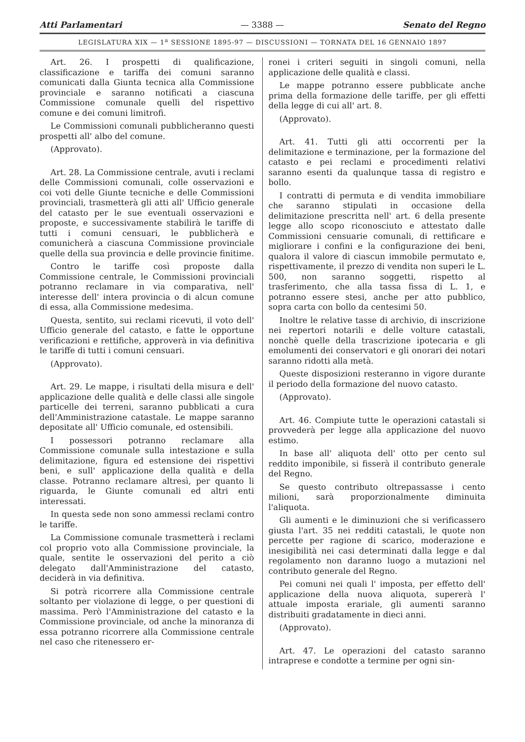Atti Parlamentari — 3388 — Senato del Regno
LEGISLATURA XIX — 1<sup>a</sup> SESSIONE 1895-97 — DISCUSSIONI — TORNATA DEL 16 GENNAIO 1897
Art. 26. I prospetti di qualificazione, classificazione e tariffa dei comuni saranno comunicati dalla Giunta tecnica alla Commissione provinciale e saranno notificati a ciascuna Commissione comunale quelli del rispettivo comune e dei comuni limitrofi.
Le Commissioni comunali pubblicheranno questi prospetti all' albo del comune.
(Approvato).
Art. 28. La Commissione centrale, avuti i reclami delle Commissioni comunali, colle osservazioni e coi voti delle Giunte tecniche e delle Commissioni provinciali, trasmetterà gli atti all' Ufficio generale del catasto per le sue eventuali osservazioni e proposte, e successivamente stabilirà le tariffe di tutti i comuni censuari, le pubblicherà e comunicherà a ciascuna Commissione provinciale quelle della sua provincia e delle provincie finitime.
Contro le tariffe così proposte dalla Commissione centrale, le Commissioni provinciali potranno reclamare in via comparativa, nell' interesse dell' intera provincia o di alcun comune di essa, alla Commissione medesima.
Questa, sentito, sui reclami ricevuti, il voto dell' Ufficio generale del catasto, e fatte le opportune verificazioni e rettifiche, approverà in via definitiva le tariffe di tutti i comuni censuari.
(Approvato).
Art. 29. Le mappe, i risultati della misura e dell' applicazione delle qualità e delle classi alle singole particelle dei terreni, saranno pubblicati a cura dell'Amministrazione catastale. Le mappe saranno depositate all' Ufficio comunale, ed ostensibili.
I possessori potranno reclamare alla Commissione comunale sulla intestazione e sulla delimitazione, figura ed estensione dei rispettivi beni, e sull' applicazione della qualità e della classe. Potranno reclamare altresì, per quanto li riguarda, le Giunte comunali ed altri enti interessati.
In questa sede non sono ammessi reclami contro le tariffe.
La Commissione comunale trasmetterà i reclami col proprio voto alla Commissione provinciale, la quale, sentite le osservazioni del perito a ciò delegato dall'Amministrazione del catasto, deciderà in via definitiva.
Si potrà ricorrere alla Commissione centrale soltanto per violazione di legge, o per questioni di massima. Però l'Amministrazione del catasto e la Commissione provinciale, od anche la minoranza di essa potranno ricorrere alla Commissione centrale nel caso che ritenessero er-
ronei i criteri seguiti in singoli comuni, nella applicazione delle qualità e classi.
Le mappe potranno essere pubblicate anche prima della formazione delle tariffe, per gli effetti della legge di cui all' art. 8.
(Approvato).
Art. 41. Tutti gli atti occorrenti per la delimitazione e terminazione, per la formazione del catasto e pei reclami e procedimenti relativi saranno esenti da qualunque tassa di registro e bollo.
I contratti di permuta e di vendita immobiliare che saranno stipulati in occasione della delimitazione prescritta nell' art. 6 della presente legge allo scopo riconosciuto e attestato dalle Commissioni censuarie comunali, di rettificare e migliorare i confini e la configurazione dei beni, qualora il valore di ciascun immobile permutato e, rispettivamente, il prezzo di vendita non superi le L. 500, non saranno soggetti, rispetto al trasferimento, che alla tassa fissa di L. 1, e potranno essere stesi, anche per atto pubblico, sopra carta con bollo da centesimi 50.
Inoltre le relative tasse di archivio, di inscrizione nei repertori notarili e delle volture catastali, nonchè quelle della trascrizione ipotecaria e gli emolumenti dei conservatori e gli onorari dei notari saranno ridotti alla metà.
Queste disposizioni resteranno in vigore durante il periodo della formazione del nuovo catasto.
(Approvato).
Art. 46. Compiute tutte le operazioni catastali si provvederà per legge alla applicazione del nuovo estimo.
In base all' aliquota dell' otto per cento sul reddito imponibile, si fisserà il contributo generale del Regno.
Se questo contributo oltrepassasse i cento milioni, sarà proporzionalmente diminuita l'aliquota.
Gli aumenti e le diminuzioni che si verificassero giusta l'art. 35 nei redditi catastali, le quote non percette per ragione di scarico, moderazione e inesigibilità nei casi determinati dalla legge e dal regolamento non daranno luogo a mutazioni nel contributo generale del Regno.
Pei comuni nei quali l' imposta, per effetto dell' applicazione della nuova aliquota, supererà l' attuale imposta erariale, gli aumenti saranno distribuiti gradatamente in dieci anni.
(Approvato).
Art. 47. Le operazioni del catasto saranno intraprese e condotte a termine per ogni sin-